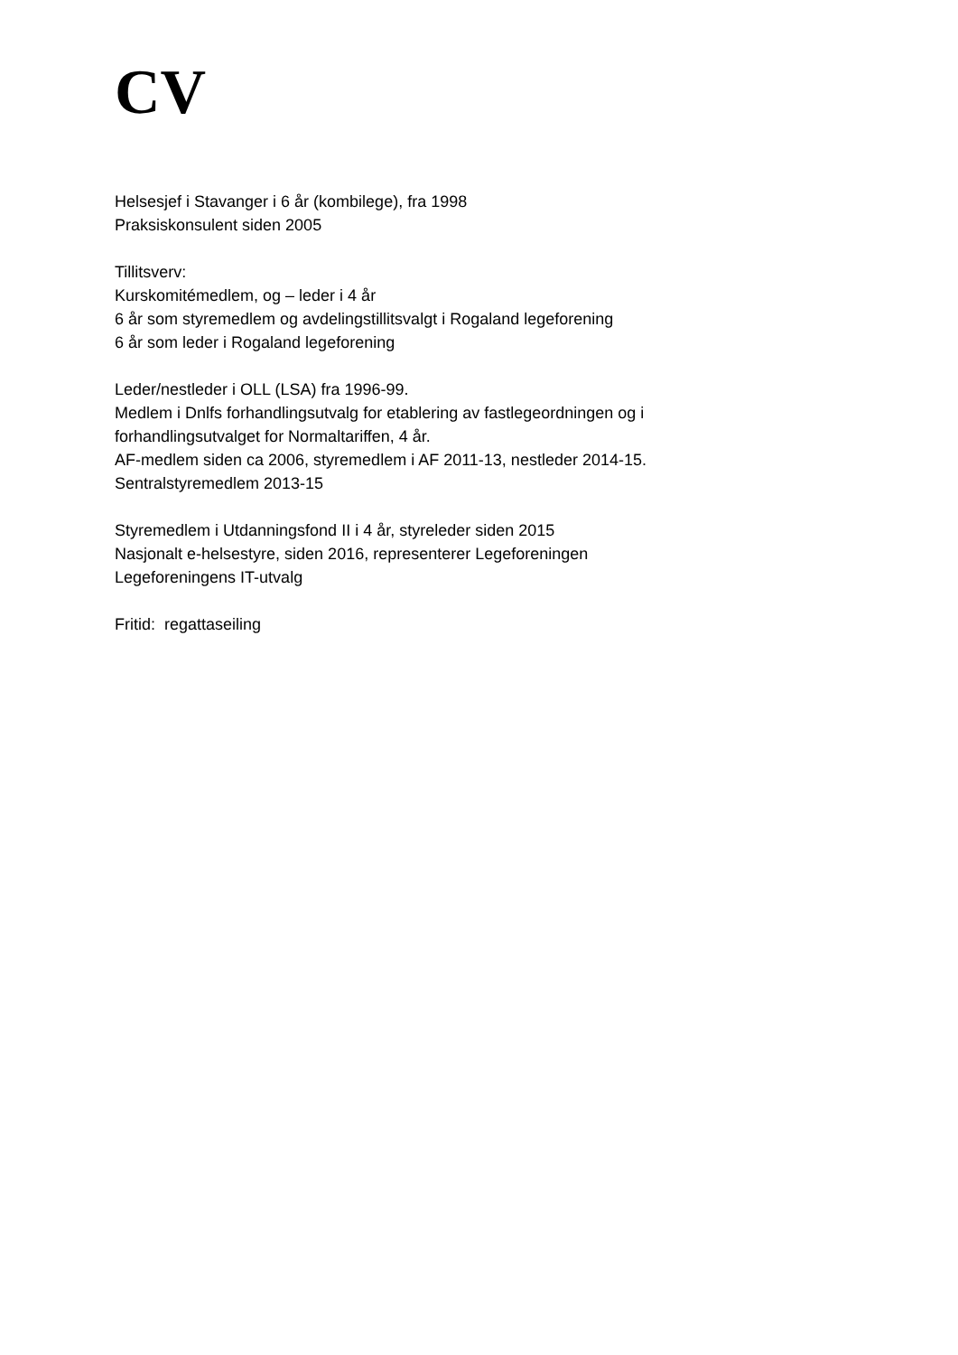CV
Helsesjef i Stavanger i 6 år (kombilege), fra 1998
Praksiskonsulent siden 2005
Tillitsverv:
Kurskomitémedlem, og – leder i 4 år
6 år som styremedlem og avdelingstillitsvalgt i Rogaland legeforening
6 år som leder i Rogaland legeforening
Leder/nestleder i OLL (LSA) fra 1996-99.
Medlem i Dnlfs forhandlingsutvalg for etablering av fastlegeordningen og i
forhandlingsutvalget for Normaltariffen, 4 år.
AF-medlem siden ca 2006, styremedlem i AF 2011-13, nestleder 2014-15.
Sentralstyremedlem 2013-15
Styremedlem i Utdanningsfond II i 4 år, styreleder siden 2015
Nasjonalt e-helsestyre, siden 2016, representerer Legeforeningen
Legeforeningens IT-utvalg
Fritid: regattaseiling